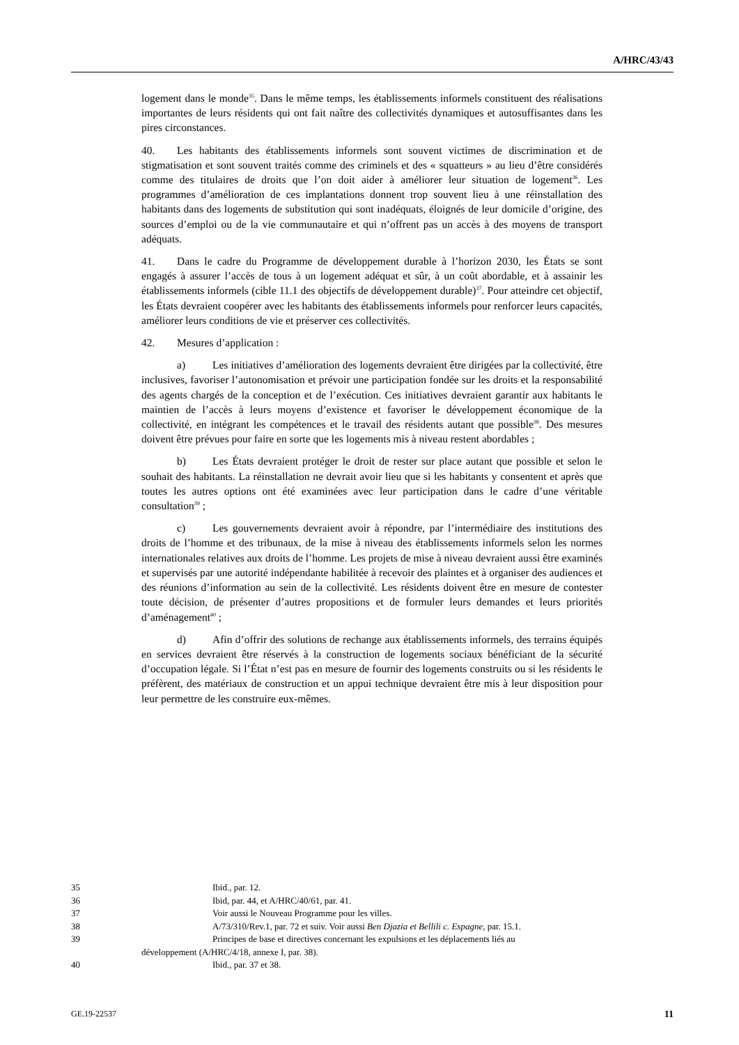A/HRC/43/43
logement dans le monde<sup>35</sup>. Dans le même temps, les établissements informels constituent des réalisations importantes de leurs résidents qui ont fait naître des collectivités dynamiques et autosuffisantes dans les pires circonstances.
40. Les habitants des établissements informels sont souvent victimes de discrimination et de stigmatisation et sont souvent traités comme des criminels et des « squatteurs » au lieu d’être considérés comme des titulaires de droits que l’on doit aider à améliorer leur situation de logement<sup>36</sup>. Les programmes d’amélioration de ces implantations donnent trop souvent lieu à une réinstallation des habitants dans des logements de substitution qui sont inadéquats, éloignés de leur domicile d’origine, des sources d’emploi ou de la vie communautaire et qui n’offrent pas un accès à des moyens de transport adéquats.
41. Dans le cadre du Programme de développement durable à l’horizon 2030, les États se sont engagés à assurer l’accès de tous à un logement adéquat et sûr, à un coût abordable, et à assainir les établissements informels (cible 11.1 des objectifs de développement durable)<sup>37</sup>. Pour atteindre cet objectif, les États devraient coopérer avec les habitants des établissements informels pour renforcer leurs capacités, améliorer leurs conditions de vie et préserver ces collectivités.
42. Mesures d’application :
a) Les initiatives d’amélioration des logements devraient être dirigées par la collectivité, être inclusives, favoriser l’autonomisation et prévoir une participation fondée sur les droits et la responsabilité des agents chargés de la conception et de l’exécution. Ces initiatives devraient garantir aux habitants le maintien de l’accès à leurs moyens d’existence et favoriser le développement économique de la collectivité, en intégrant les compétences et le travail des résidents autant que possible<sup>38</sup>. Des mesures doivent être prévues pour faire en sorte que les logements mis à niveau restent abordables ;
b) Les États devraient protéger le droit de rester sur place autant que possible et selon le souhait des habitants. La réinstallation ne devrait avoir lieu que si les habitants y consentent et après que toutes les autres options ont été examinées avec leur participation dans le cadre d’une véritable consultation<sup>39</sup> ;
c) Les gouvernements devraient avoir à répondre, par l’intermédiaire des institutions des droits de l’homme et des tribunaux, de la mise à niveau des établissements informels selon les normes internationales relatives aux droits de l’homme. Les projets de mise à niveau devraient aussi être examinés et supervisés par une autorité indépendante habilitée à recevoir des plaintes et à organiser des audiences et des réunions d’information au sein de la collectivité. Les résidents doivent être en mesure de contester toute décision, de présenter d’autres propositions et de formuler leurs demandes et leurs priorités d’aménagement<sup>40</sup> ;
d) Afin d’offrir des solutions de rechange aux établissements informels, des terrains équipés en services devraient être réservés à la construction de logements sociaux bénéficiant de la sécurité d’occupation légale. Si l’État n’est pas en mesure de fournir des logements construits ou si les résidents le préfèrent, des matériaux de construction et un appui technique devraient être mis à leur disposition pour leur permettre de les construire eux-mêmes.
35 Ibid., par. 12.
36 Ibid, par. 44, et A/HRC/40/61, par. 41.
37 Voir aussi le Nouveau Programme pour les villes.
38 A/73/310/Rev.1, par. 72 et suiv. Voir aussi Ben Djazia et Bellili c. Espagne, par. 15.1.
39 Principes de base et directives concernant les expulsions et les déplacements liés au
développement (A/HRC/4/18, annexe I, par. 38).
40 Ibid., par. 37 et 38.
GE.19-22537 11